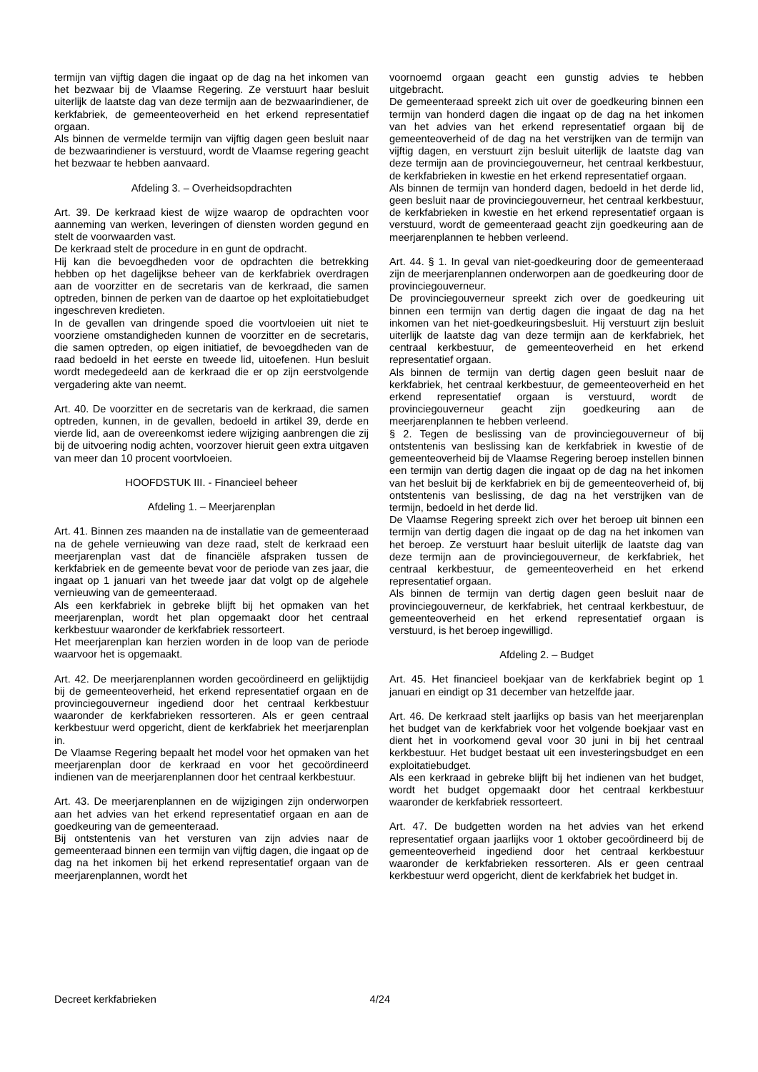termijn van vijftig dagen die ingaat op de dag na het inkomen van het bezwaar bij de Vlaamse Regering. Ze verstuurt haar besluit uiterlijk de laatste dag van deze termijn aan de bezwaarindiener, de kerkfabriek, de gemeenteoverheid en het erkend representatief orgaan.
Als binnen de vermelde termijn van vijftig dagen geen besluit naar de bezwaarindiener is verstuurd, wordt de Vlaamse regering geacht het bezwaar te hebben aanvaard.
Afdeling 3. – Overheidsopdrachten
Art. 39. De kerkraad kiest de wijze waarop de opdrachten voor aanneming van werken, leveringen of diensten worden gegund en stelt de voorwaarden vast.
De kerkraad stelt de procedure in en gunt de opdracht.
Hij kan die bevoegdheden voor de opdrachten die betrekking hebben op het dagelijkse beheer van de kerkfabriek overdragen aan de voorzitter en de secretaris van de kerkraad, die samen optreden, binnen de perken van de daartoe op het exploitatiebudget ingeschreven kredieten.
In de gevallen van dringende spoed die voortvloeien uit niet te voorziene omstandigheden kunnen de voorzitter en de secretaris, die samen optreden, op eigen initiatief, de bevoegdheden van de raad bedoeld in het eerste en tweede lid, uitoefenen. Hun besluit wordt medegedeeld aan de kerkraad die er op zijn eerstvolgende vergadering akte van neemt.
Art. 40. De voorzitter en de secretaris van de kerkraad, die samen optreden, kunnen, in de gevallen, bedoeld in artikel 39, derde en vierde lid, aan de overeenkomst iedere wijziging aanbrengen die zij bij de uitvoering nodig achten, voorzover hieruit geen extra uitgaven van meer dan 10 procent voortvloeien.
HOOFDSTUK III. - Financieel beheer
Afdeling 1. – Meerjarenplan
Art. 41. Binnen zes maanden na de installatie van de gemeenteraad na de gehele vernieuwing van deze raad, stelt de kerkraad een meerjarenplan vast dat de financiële afspraken tussen de kerkfabriek en de gemeente bevat voor de periode van zes jaar, die ingaat op 1 januari van het tweede jaar dat volgt op de algehele vernieuwing van de gemeenteraad.
Als een kerkfabriek in gebreke blijft bij het opmaken van het meerjarenplan, wordt het plan opgemaakt door het centraal kerkbestuur waaronder de kerkfabriek ressorteert.
Het meerjarenplan kan herzien worden in de loop van de periode waarvoor het is opgemaakt.
Art. 42. De meerjarenplannen worden gecoördineerd en gelijktijdig bij de gemeenteoverheid, het erkend representatief orgaan en de provinciegouverneur ingediend door het centraal kerkbestuur waaronder de kerkfabrieken ressorteren. Als er geen centraal kerkbestuur werd opgericht, dient de kerkfabriek het meerjarenplan in.
De Vlaamse Regering bepaalt het model voor het opmaken van het meerjarenplan door de kerkraad en voor het gecoördineerd indienen van de meerjarenplannen door het centraal kerkbestuur.
Art. 43. De meerjarenplannen en de wijzigingen zijn onderworpen aan het advies van het erkend representatief orgaan en aan de goedkeuring van de gemeenteraad.
Bij ontstentenis van het versturen van zijn advies naar de gemeenteraad binnen een termijn van vijftig dagen, die ingaat op de dag na het inkomen bij het erkend representatief orgaan van de meerjarenplannen, wordt het
voornoemd orgaan geacht een gunstig advies te hebben uitgebracht.
De gemeenteraad spreekt zich uit over de goedkeuring binnen een termijn van honderd dagen die ingaat op de dag na het inkomen van het advies van het erkend representatief orgaan bij de gemeenteoverheid of de dag na het verstrijken van de termijn van vijftig dagen, en verstuurt zijn besluit uiterlijk de laatste dag van deze termijn aan de provinciegouverneur, het centraal kerkbestuur, de kerkfabrieken in kwestie en het erkend representatief orgaan.
Als binnen de termijn van honderd dagen, bedoeld in het derde lid, geen besluit naar de provinciegouverneur, het centraal kerkbestuur, de kerkfabrieken in kwestie en het erkend representatief orgaan is verstuurd, wordt de gemeenteraad geacht zijn goedkeuring aan de meerjarenplannen te hebben verleend.
Art. 44. § 1. In geval van niet-goedkeuring door de gemeenteraad zijn de meerjarenplannen onderworpen aan de goedkeuring door de provinciegouverneur.
De provinciegouverneur spreekt zich over de goedkeuring uit binnen een termijn van dertig dagen die ingaat de dag na het inkomen van het niet-goedkeuringsbesluit. Hij verstuurt zijn besluit uiterlijk de laatste dag van deze termijn aan de kerkfabriek, het centraal kerkbestuur, de gemeenteoverheid en het erkend representatief orgaan.
Als binnen de termijn van dertig dagen geen besluit naar de kerkfabriek, het centraal kerkbestuur, de gemeenteoverheid en het erkend representatief orgaan is verstuurd, wordt de provinciegouverneur geacht zijn goedkeuring aan de meerjarenplannen te hebben verleend.
§ 2. Tegen de beslissing van de provinciegouverneur of bij ontstentenis van beslissing kan de kerkfabriek in kwestie of de gemeenteoverheid bij de Vlaamse Regering beroep instellen binnen een termijn van dertig dagen die ingaat op de dag na het inkomen van het besluit bij de kerkfabriek en bij de gemeenteoverheid of, bij ontstentenis van beslissing, de dag na het verstrijken van de termijn, bedoeld in het derde lid.
De Vlaamse Regering spreekt zich over het beroep uit binnen een termijn van dertig dagen die ingaat op de dag na het inkomen van het beroep. Ze verstuurt haar besluit uiterlijk de laatste dag van deze termijn aan de provinciegouverneur, de kerkfabriek, het centraal kerkbestuur, de gemeenteoverheid en het erkend representatief orgaan.
Als binnen de termijn van dertig dagen geen besluit naar de provinciegouverneur, de kerkfabriek, het centraal kerkbestuur, de gemeenteoverheid en het erkend representatief orgaan is verstuurd, is het beroep ingewilligd.
Afdeling 2. – Budget
Art. 45. Het financieel boekjaar van de kerkfabriek begint op 1 januari en eindigt op 31 december van hetzelfde jaar.
Art. 46. De kerkraad stelt jaarlijks op basis van het meerjarenplan het budget van de kerkfabriek voor het volgende boekjaar vast en dient het in voorkomend geval voor 30 juni in bij het centraal kerkbestuur. Het budget bestaat uit een investeringsbudget en een exploitatiebudget.
Als een kerkraad in gebreke blijft bij het indienen van het budget, wordt het budget opgemaakt door het centraal kerkbestuur waaronder de kerkfabriek ressorteert.
Art. 47. De budgetten worden na het advies van het erkend representatief orgaan jaarlijks voor 1 oktober gecoördineerd bij de gemeenteoverheid ingediend door het centraal kerkbestuur waaronder de kerkfabrieken ressorteren. Als er geen centraal kerkbestuur werd opgericht, dient de kerkfabriek het budget in.
Decreet kerkfabrieken 4/24